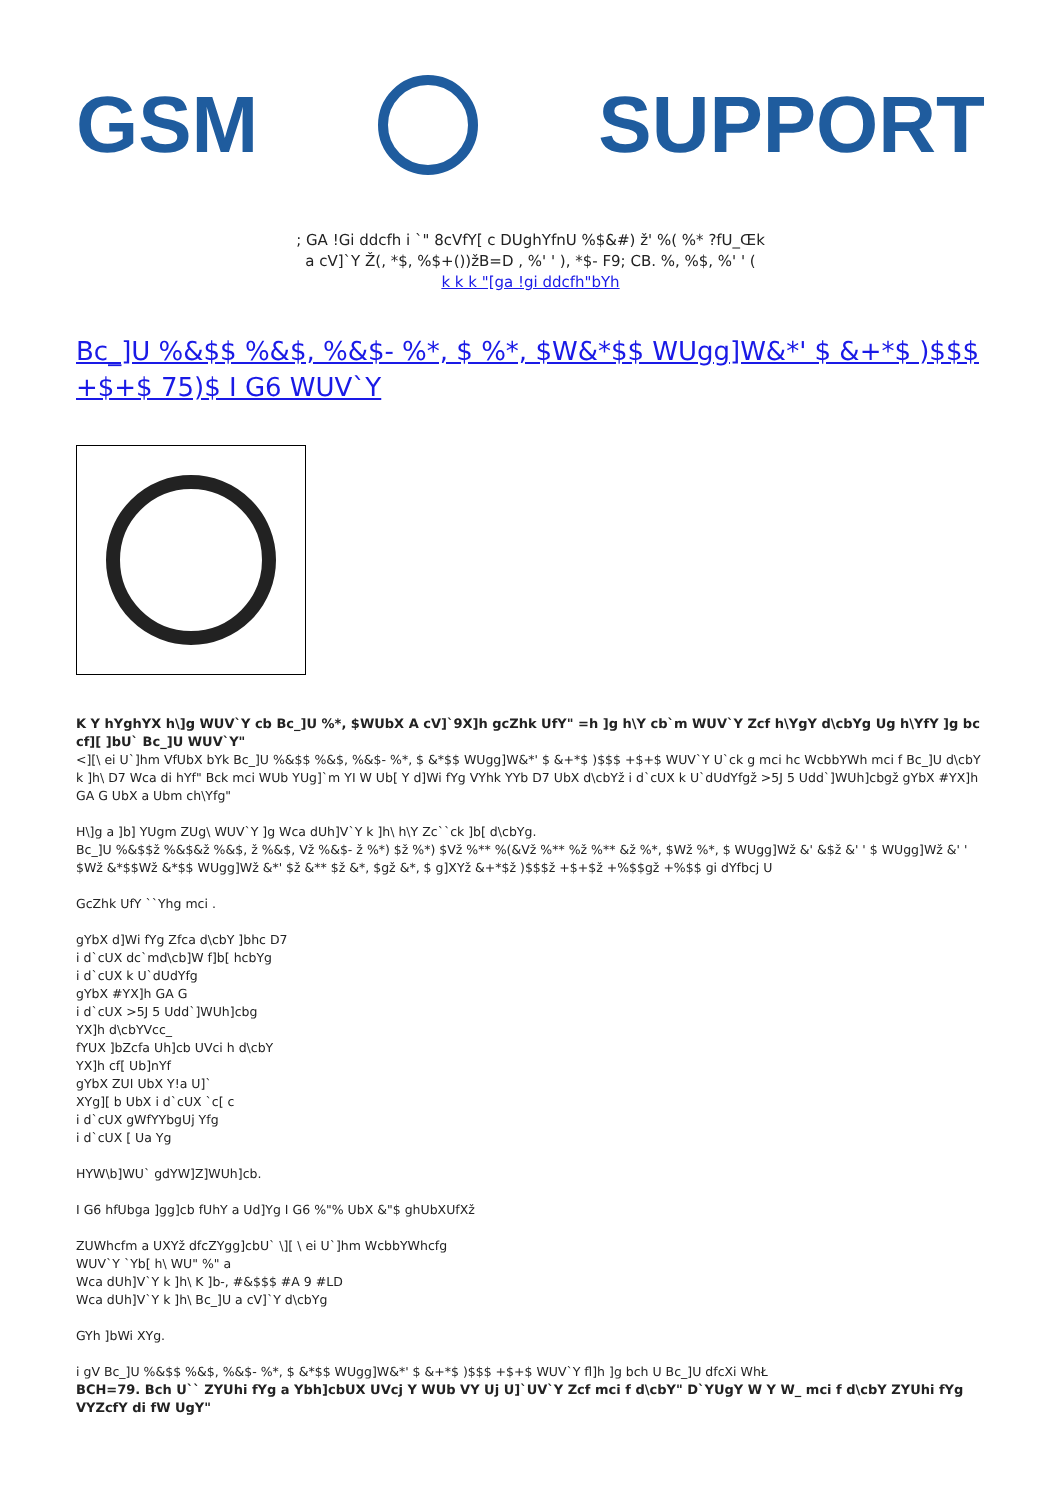GSM SUPPORT
; GA !Gi ddcfh i `" 8cVfY[ c DUghYfnU %$&#) ž' %( %* ?fU_Œk
a cV]`Y Ž(, *$, %$+())žB=D , %' ' ), *$- F9; CB. %, %$, %' ' (
k k k "[ga !gi ddcfh"bYh
Bc_]U %&$$ %&$, %&$- %*, $ %*, $W&*$$ WUgg]W&*' $ &+*$ )$$$ +$+$ 75)$ I G6 WUV`Y
K Y hYghYX h\]g WUV`Y cb Bc_]U %*, $WUbX A cV]`9X]h gcZhk UfY" =h ]g h\Y cb`m WUV`Y Zcf h\YgY d\cbYg Ug h\YfY ]g bc cf][ ]bU` Bc_]U WUV`Y"
<][\ ei U`]hm VfUbX bYk Bc_]U %&$$ %&$, %&$- %*, $ &*$$ WUgg]W&*' $ &+*$ )$$$ +$+$ WUV`Y U`ck g mci hc WcbbYWh mci f Bc_]U d\cbY k ]h\ D7 Wca di hYf" Bck mci WUb YUg]`m YI W Ub[ Y d]Wi fYg VYhk YYb D7 UbX d\cbYž i d`cUX k U`dUdYfgž >5J 5 Udd`]WUh]cbgž gYbX #YX]h GA G UbX a Ubm ch\Yfg"
H\]g a ]b] YUgm ZUg\ WUV`Y ]g Wca dUh]V`Y k ]h\ h\Y Zc``ck ]b[ d\cbYg.
Bc_]U %&$$ž %&$&ž %&$, ž %&$, Vž %&$- ž %*) $ž %*) $Vž %** %(&Vž %** %ž %** &ž %*, $Wž %*, $ WUgg]Wž &' &$ž &' ' $ WUgg]Wž &' ' $Wž &*$$Wž &*$$ WUgg]Wž &*' $ž &** $ž &*, $gž &*, $ g]XYž &+*$ž )$$$ž +$+$ž +%$$gž +%$$ gi dYfbcj U
GcZhk UfY ``Yhg mci .
gYbX d]Wi fYg Zfca d\cbY ]bhc D7
i d`cUX dc`md\cb]W f]b[ hcbYg
i d`cUX k U`dUdYfg
gYbX #YX]h GA G
i d`cUX >5J 5 Udd`]WUh]cbg
YX]h d\cbYVcc_
fYUX ]bZcfa Uh]cb UVci h d\cbY
YX]h cf[ Ub]nYf
gYbX ZUI UbX Y!a U]`
XYg][ b UbX i d`cUX `c[ c
i d`cUX gWfYYbgUj Yfg
i d`cUX [ Ua Yg
HYW\b]WU` gdYW]Z]WUh]cb.
I G6 hfUbga ]gg]cb fUhY a Ud]Yg I G6 %"% UbX &"$ ghUbXUfXž
ZUWhcfm a UXYž dfcZYgg]cbU` \][ \ ei U`]hm WcbbYWhcfg
WUV`Y `Yb[ h\ WU" %" a
Wca dUh]V`Y k ]h\ K ]b-, #&$$$ #A 9 #LD
Wca dUh]V`Y k ]h\ Bc_]U a cV]`Y d\cbYg
GYh ]bWi XYg.
i gV Bc_]U %&$$ %&$, %&$- %*, $ &*$$ WUgg]W&*' $ &+*$ )$$$ +$+$ WUV`Y fl]h ]g bch U Bc_]U dfcXi WhŁ
BCH=79. Bch U`` ZYUhi fYg a Ybh]cbUX UVcj Y WUb VY Uj U]`UV`Y Zcf mci f d\cbY" D`YUgY W Y W_ mci f d\cbY ZYUhi fYg VYZcfY di fW UgY"